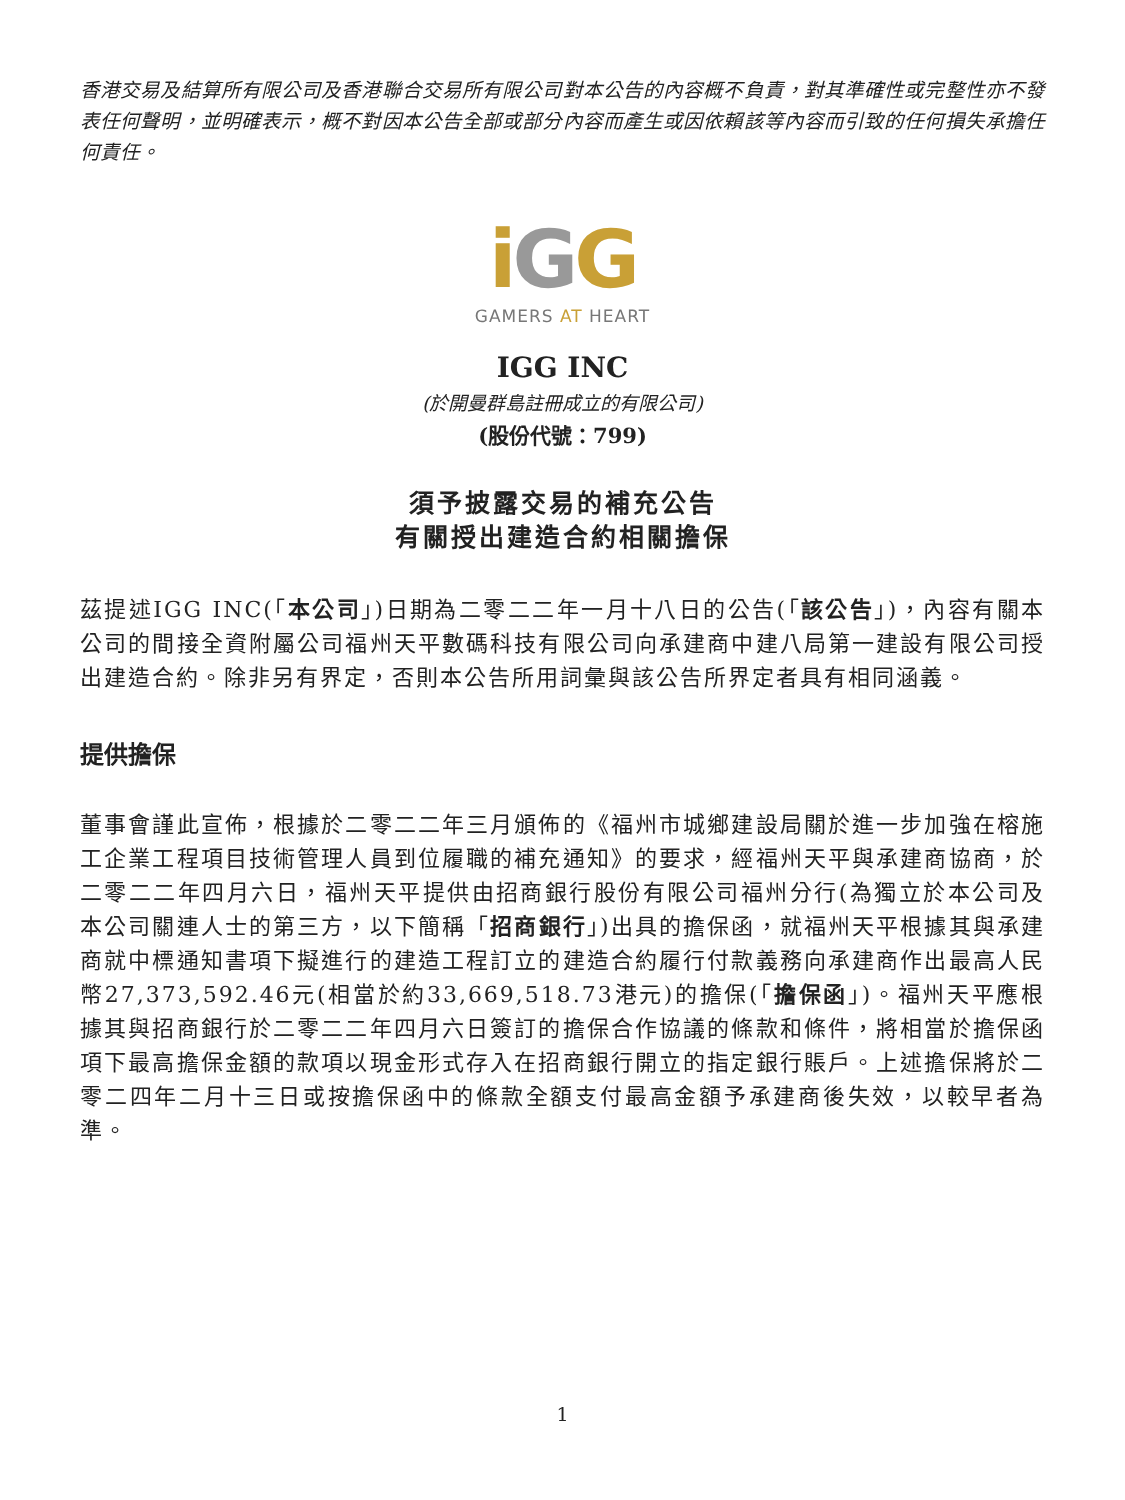香港交易及結算所有限公司及香港聯合交易所有限公司對本公告的內容概不負責，對其準確性或完整性亦不發表任何聲明，並明確表示，概不對因本公告全部或部分內容而產生或因依賴該等內容而引致的任何損失承擔任何責任。
iGG
GAMERS AT HEART
IGG INC
(於開曼群島註冊成立的有限公司)
(股份代號：799)
須予披露交易的補充公告
有關授出建造合約相關擔保
茲提述IGG INC(「本公司」)日期為二零二二年一月十八日的公告(「該公告」)，內容有關本公司的間接全資附屬公司福州天平數碼科技有限公司向承建商中建八局第一建設有限公司授出建造合約。除非另有界定，否則本公告所用詞彙與該公告所界定者具有相同涵義。
提供擔保
董事會謹此宣佈，根據於二零二二年三月頒佈的《福州市城鄉建設局關於進一步加強在榕施工企業工程項目技術管理人員到位履職的補充通知》的要求，經福州天平與承建商協商，於二零二二年四月六日，福州天平提供由招商銀行股份有限公司福州分行(為獨立於本公司及本公司關連人士的第三方，以下簡稱「招商銀行」)出具的擔保函，就福州天平根據其與承建商就中標通知書項下擬進行的建造工程訂立的建造合約履行付款義務向承建商作出最高人民幣27,373,592.46元(相當於約33,669,518.73港元)的擔保(「擔保函」)。福州天平應根據其與招商銀行於二零二二年四月六日簽訂的擔保合作協議的條款和條件，將相當於擔保函項下最高擔保金額的款項以現金形式存入在招商銀行開立的指定銀行賬戶。上述擔保將於二零二四年二月十三日或按擔保函中的條款全額支付最高金額予承建商後失效，以較早者為準。
1